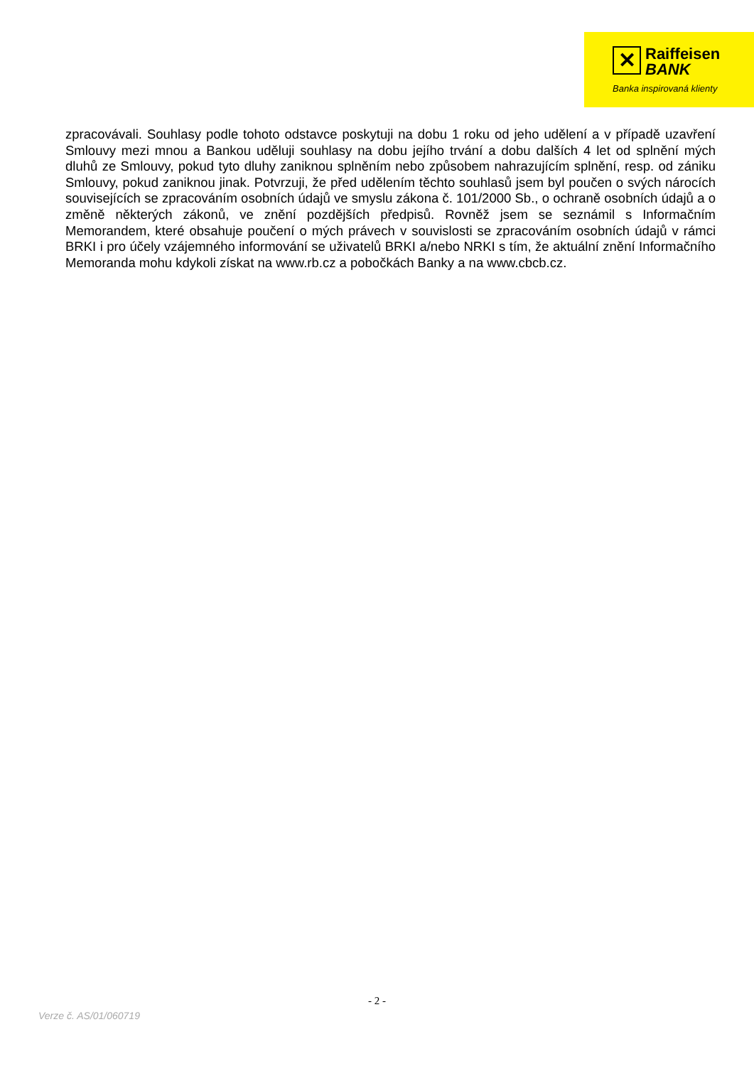✕ Raiffeisen
BANK
Banka inspirovaná klienty
zpracovávali. Souhlasy podle tohoto odstavce poskytuji na dobu 1 roku od jeho udělení a v případě uzavření Smlouvy mezi mnou a Bankou uděluji souhlasy na dobu jejího trvání a dobu dalších 4 let od splnění mých dluhů ze Smlouvy, pokud tyto dluhy zaniknou splněním nebo způsobem nahrazujícím splnění, resp. od zániku Smlouvy, pokud zaniknou jinak. Potvrzuji, že před udělením těchto souhlasů jsem byl poučen o svých nárocích souvisejících se zpracováním osobních údajů ve smyslu zákona č. 101/2000 Sb., o ochraně osobních údajů a o změně některých zákonů, ve znění pozdějších předpisů. Rovněž jsem se seznámil s Informačním Memorandem, které obsahuje poučení o mých právech v souvislosti se zpracováním osobních údajů v rámci BRKI i pro účely vzájemného informování se uživatelů BRKI a/nebo NRKI s tím, že aktuální znění Informačního Memoranda mohu kdykoli získat na www.rb.cz a pobočkách Banky a na www.cbcb.cz.
- 2 -
Verze č. AS/01/060719